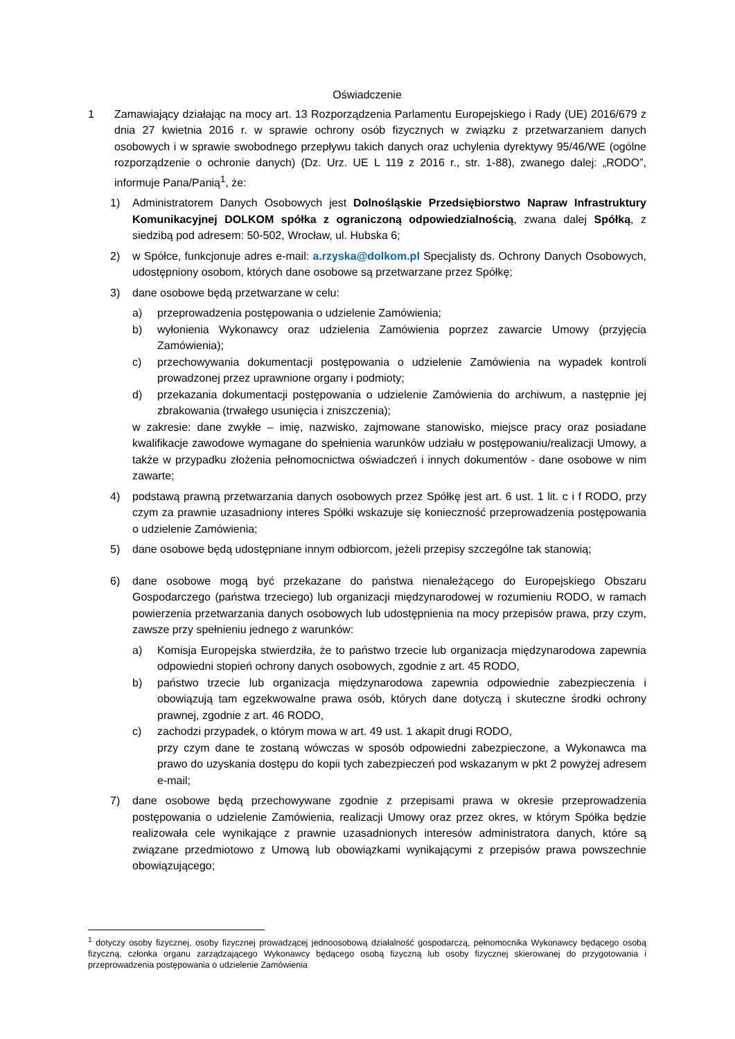Oświadczenie
1 Zamawiający działając na mocy art. 13 Rozporządzenia Parlamentu Europejskiego i Rady (UE) 2016/679 z dnia 27 kwietnia 2016 r. w sprawie ochrony osób fizycznych w związku z przetwarzaniem danych osobowych i w sprawie swobodnego przepływu takich danych oraz uchylenia dyrektywy 95/46/WE (ogólne rozporządzenie o ochronie danych) (Dz. Urz. UE L 119 z 2016 r., str. 1-88), zwanego dalej: „RODO”, informuje Pana/Panią<sup>1</sup>, że:
1) Administratorem Danych Osobowych jest Dolnośląskie Przedsiębiorstwo Napraw Infrastruktury Komunikacyjnej DOLKOM spółka z ograniczoną odpowiedzialnością, zwana dalej Spółką, z siedzibą pod adresem: 50-502, Wrocław, ul. Hubska 6;
2) w Spółce, funkcjonuje adres e-mail: a.rzyska@dolkom.pl Specjalisty ds. Ochrony Danych Osobowych, udostępniony osobom, których dane osobowe są przetwarzane przez Spółkę;
3) dane osobowe będą przetwarzane w celu:
a) przeprowadzenia postępowania o udzielenie Zamówienia;
b) wyłonienia Wykonawcy oraz udzielenia Zamówienia poprzez zawarcie Umowy (przyjęcia Zamówienia);
c) przechowywania dokumentacji postępowania o udzielenie Zamówienia na wypadek kontroli prowadzonej przez uprawnione organy i podmioty;
d) przekazania dokumentacji postępowania o udzielenie Zamówienia do archiwum, a następnie jej zbrakowania (trwałego usunięcia i zniszczenia);
w zakresie: dane zwykłe – imię, nazwisko, zajmowane stanowisko, miejsce pracy oraz posiadane kwalifikacje zawodowe wymagane do spełnienia warunków udziału w postępowaniu/realizacji Umowy, a także w przypadku złożenia pełnomocnictwa oświadczeń i innych dokumentów - dane osobowe w nim zawarte;
4) podstawą prawną przetwarzania danych osobowych przez Spółkę jest art. 6 ust. 1 lit. c i f RODO, przy czym za prawnie uzasadniony interes Spółki wskazuje się konieczność przeprowadzenia postępowania o udzielenie Zamówienia;
5) dane osobowe będą udostępniane innym odbiorcom, jeżeli przepisy szczególne tak stanowią;
6) dane osobowe mogą być przekazane do państwa nienależącego do Europejskiego Obszaru Gospodarczego (państwa trzeciego) lub organizacji międzynarodowej w rozumieniu RODO, w ramach powierzenia przetwarzania danych osobowych lub udostępnienia na mocy przepisów prawa, przy czym, zawsze przy spełnieniu jednego z warunków:
a) Komisja Europejska stwierdziła, że to państwo trzecie lub organizacja międzynarodowa zapewnia odpowiedni stopień ochrony danych osobowych, zgodnie z art. 45 RODO,
b) państwo trzecie lub organizacja międzynarodowa zapewnia odpowiednie zabezpieczenia i obowiązują tam egzekwowalne prawa osób, których dane dotyczą i skuteczne środki ochrony prawnej, zgodnie z art. 46 RODO,
c) zachodzi przypadek, o którym mowa w art. 49 ust. 1 akapit drugi RODO,
przy czym dane te zostaną wówczas w sposób odpowiedni zabezpieczone, a Wykonawca ma prawo do uzyskania dostępu do kopii tych zabezpieczeń pod wskazanym w pkt 2 powyżej adresem e-mail;
7) dane osobowe będą przechowywane zgodnie z przepisami prawa w okresie przeprowadzenia postępowania o udzielenie Zamówienia, realizacji Umowy oraz przez okres, w którym Spółka będzie realizowała cele wynikające z prawnie uzasadnionych interesów administratora danych, które są związane przedmiotowo z Umową lub obowiązkami wynikającymi z przepisów prawa powszechnie obowiązującego;
<sup>1</sup> dotyczy osoby fizycznej, osoby fizycznej prowadzącej jednoosobową działalność gospodarczą, pełnomocnika Wykonawcy będącego osobą fizyczną, członka organu zarządzającego Wykonawcy będącego osobą fizyczną lub osoby fizycznej skierowanej do przygotowania i przeprowadzenia postępowania o udzielenie Zamówienia